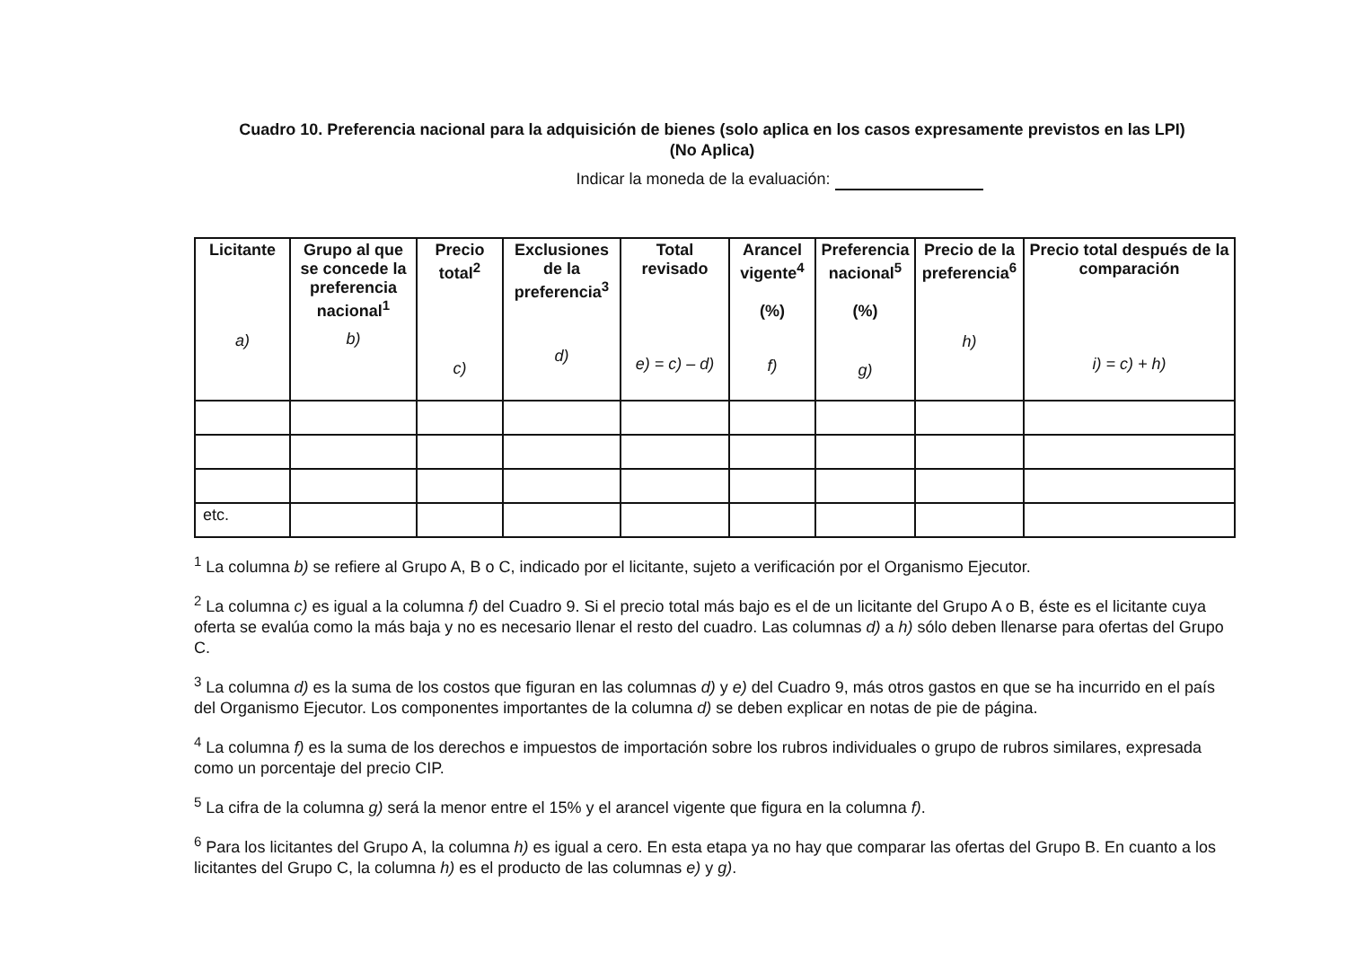Cuadro 10. Preferencia nacional para la adquisición de bienes (solo aplica en los casos expresamente previstos en las LPI)
(No Aplica)
Indicar la moneda de la evaluación:
| Licitante a) | Grupo al que se concede la preferencia nacional<sup>1</sup> b) | Precio total<sup>2</sup> c) | Exclusiones de la preferencia<sup>3</sup> d) | Total revisado e) = c) – d) | Arancel vigente<sup>4</sup> (%) f) | Preferencia nacional<sup>5</sup> (%) g) | Precio de la preferencia<sup>6</sup> h) | Precio total después de la comparación i) = c) + h) |
| --- | --- | --- | --- | --- | --- | --- | --- | --- |
| etc. | | | | | | | | |
<sup>1</sup> La columna b) se refiere al Grupo A, B o C, indicado por el licitante, sujeto a verificación por el Organismo Ejecutor.
<sup>2</sup> La columna c) es igual a la columna f) del Cuadro 9. Si el precio total más bajo es el de un licitante del Grupo A o B, éste es el licitante cuya oferta se evalúa como la más baja y no es necesario llenar el resto del cuadro. Las columnas d) a h) sólo deben llenarse para ofertas del Grupo C.
<sup>3</sup> La columna d) es la suma de los costos que figuran en las columnas d) y e) del Cuadro 9, más otros gastos en que se ha incurrido en el país del Organismo Ejecutor. Los componentes importantes de la columna d) se deben explicar en notas de pie de página.
<sup>4</sup> La columna f) es la suma de los derechos e impuestos de importación sobre los rubros individuales o grupo de rubros similares, expresada como un porcentaje del precio CIP.
<sup>5</sup> La cifra de la columna g) será la menor entre el 15% y el arancel vigente que figura en la columna f).
<sup>6</sup> Para los licitantes del Grupo A, la columna h) es igual a cero. En esta etapa ya no hay que comparar las ofertas del Grupo B. En cuanto a los licitantes del Grupo C, la columna h) es el producto de las columnas e) y g).